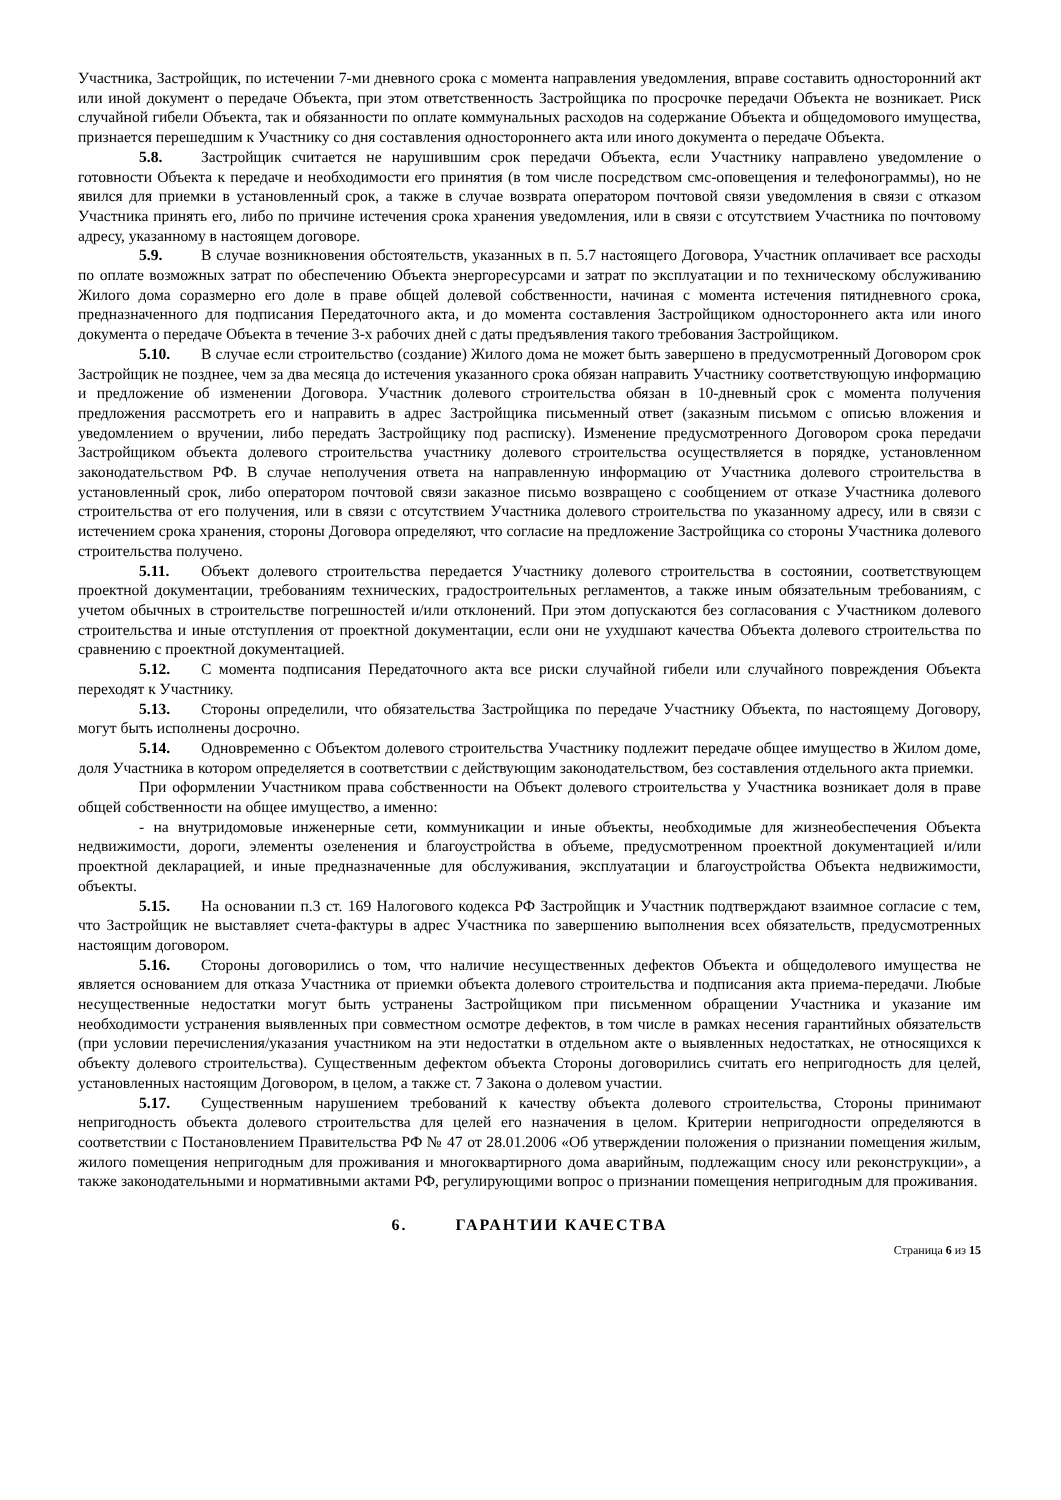Участника, Застройщик, по истечении 7-ми дневного срока с момента направления уведомления, вправе составить односторонний акт или иной документ о передаче Объекта, при этом ответственность Застройщика по просрочке передачи Объекта не возникает. Риск случайной гибели Объекта, так и обязанности по оплате коммунальных расходов на содержание Объекта и общедомового имущества, признается перешедшим к Участнику со дня составления одностороннего акта или иного документа о передаче Объекта.
5.8. Застройщик считается не нарушившим срок передачи Объекта, если Участнику направлено уведомление о готовности Объекта к передаче и необходимости его принятия (в том числе посредством смс-оповещения и телефонограммы), но не явился для приемки в установленный срок, а также в случае возврата оператором почтовой связи уведомления в связи с отказом Участника принять его, либо по причине истечения срока хранения уведомления, или в связи с отсутствием Участника по почтовому адресу, указанному в настоящем договоре.
5.9. В случае возникновения обстоятельств, указанных в п. 5.7 настоящего Договора, Участник оплачивает все расходы по оплате возможных затрат по обеспечению Объекта энергоресурсами и затрат по эксплуатации и по техническому обслуживанию Жилого дома соразмерно его доле в праве общей долевой собственности, начиная с момента истечения пятидневного срока, предназначенного для подписания Передаточного акта, и до момента составления Застройщиком одностороннего акта или иного документа о передаче Объекта в течение 3-х рабочих дней с даты предъявления такого требования Застройщиком.
5.10. В случае если строительство (создание) Жилого дома не может быть завершено в предусмотренный Договором срок Застройщик не позднее, чем за два месяца до истечения указанного срока обязан направить Участнику соответствующую информацию и предложение об изменении Договора. Участник долевого строительства обязан в 10-дневный срок с момента получения предложения рассмотреть его и направить в адрес Застройщика письменный ответ (заказным письмом с описью вложения и уведомлением о вручении, либо передать Застройщику под расписку). Изменение предусмотренного Договором срока передачи Застройщиком объекта долевого строительства участнику долевого строительства осуществляется в порядке, установленном законодательством РФ. В случае неполучения ответа на направленную информацию от Участника долевого строительства в установленный срок, либо оператором почтовой связи заказное письмо возвращено с сообщением от отказе Участника долевого строительства от его получения, или в связи с отсутствием Участника долевого строительства по указанному адресу, или в связи с истечением срока хранения, стороны Договора определяют, что согласие на предложение Застройщика со стороны Участника долевого строительства получено.
5.11. Объект долевого строительства передается Участнику долевого строительства в состоянии, соответствующем проектной документации, требованиям технических, градостроительных регламентов, а также иным обязательным требованиям, с учетом обычных в строительстве погрешностей и/или отклонений. При этом допускаются без согласования с Участником долевого строительства и иные отступления от проектной документации, если они не ухудшают качества Объекта долевого строительства по сравнению с проектной документацией.
5.12. С момента подписания Передаточного акта все риски случайной гибели или случайного повреждения Объекта переходят к Участнику.
5.13. Стороны определили, что обязательства Застройщика по передаче Участнику Объекта, по настоящему Договору, могут быть исполнены досрочно.
5.14. Одновременно с Объектом долевого строительства Участнику подлежит передаче общее имущество в Жилом доме, доля Участника в котором определяется в соответствии с действующим законодательством, без составления отдельного акта приемки.
При оформлении Участником права собственности на Объект долевого строительства у Участника возникает доля в праве общей собственности на общее имущество, а именно:
- на внутридомовые инженерные сети, коммуникации и иные объекты, необходимые для жизнеобеспечения Объекта недвижимости, дороги, элементы озеленения и благоустройства в объеме, предусмотренном проектной документацией и/или проектной декларацией, и иные предназначенные для обслуживания, эксплуатации и благоустройства Объекта недвижимости, объекты.
5.15. На основании п.3 ст. 169 Налогового кодекса РФ Застройщик и Участник подтверждают взаимное согласие с тем, что Застройщик не выставляет счета-фактуры в адрес Участника по завершению выполнения всех обязательств, предусмотренных настоящим договором.
5.16. Стороны договорились о том, что наличие несущественных дефектов Объекта и общедолевого имущества не является основанием для отказа Участника от приемки объекта долевого строительства и подписания акта приема-передачи. Любые несущественные недостатки могут быть устранены Застройщиком при письменном обращении Участника и указание им необходимости устранения выявленных при совместном осмотре дефектов, в том числе в рамках несения гарантийных обязательств (при условии перечисления/указания участником на эти недостатки в отдельном акте о выявленных недостатках, не относящихся к объекту долевого строительства). Существенным дефектом объекта Стороны договорились считать его непригодность для целей, установленных настоящим Договором, в целом, а также ст. 7 Закона о долевом участии.
5.17. Существенным нарушением требований к качеству объекта долевого строительства, Стороны принимают непригодность объекта долевого строительства для целей его назначения в целом. Критерии непригодности определяются в соответствии с Постановлением Правительства РФ № 47 от 28.01.2006 «Об утверждении положения о признании помещения жилым, жилого помещения непригодным для проживания и многоквартирного дома аварийным, подлежащим сносу или реконструкции», а также законодательными и нормативными актами РФ, регулирующими вопрос о признании помещения непригодным для проживания.
6. ГАРАНТИИ КАЧЕСТВА
Страница 6 из 15